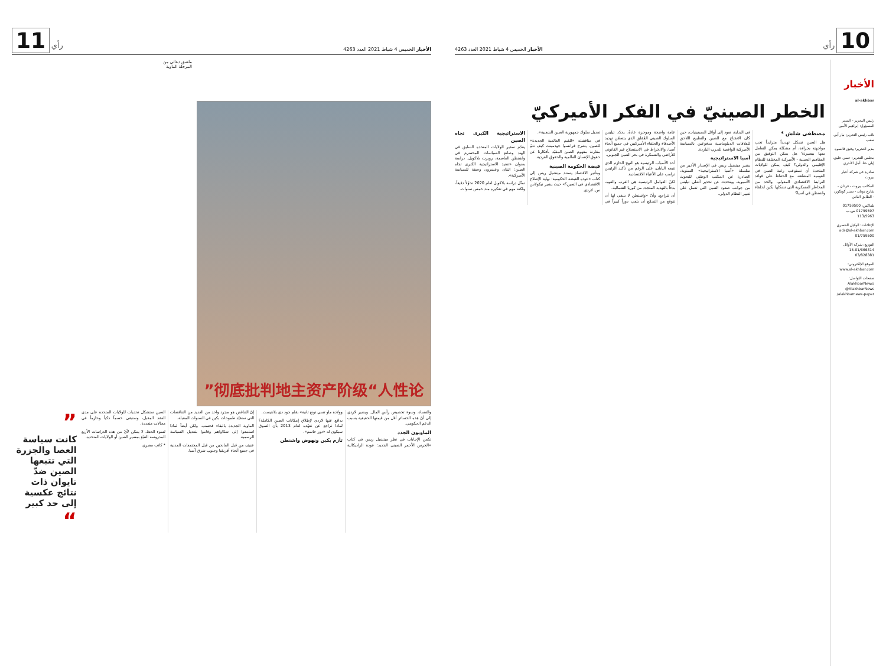10 رأي
الأخبار الخميس 4 شباط 2021 العدد 4263
الأخبار
al-akhbar
رئيس التحرير - المدير المسؤول: إبراهيم الأمين
نائب رئيس التحرير: بيار أبي صعب
مدير التحرير: وفيق قانصوه
مجلس التحرير: حسن عليق، إيلي حنا، أمل الأندري
صادرة عن شركة أخبار بيروت
المكاتب بيروت - فردان - شارع دونان - سنتر كونكورد - الطابق الثامن
تلفاكس: 01759500 01759597 ص.ب 113/5963
الإعلانات: الوكيل الحصري ads@al-akhbar.com 01/759500
التوزيع: شركة الأوائل 01/666314-15 03/828381
الموقع الإلكتروني: www.al-akhbar.com
صفحات التواصل: /AlakhbarNews @AlakhbarNews /alakhbarnews-paper
الخطر الصينيّ في الفكر الأميركيّ
مصطفى شلش *
هل الصين تشكل تهديداً متزايداً تجب مواجهته بجراءة، أم مشكلة يمكن التعامل معها ببصيرة؟ هل يمكن التوفيق بين المفاهيم الصينية - الأميركية المختلفة للنظام الإقليمي والدولي؟ كيف يمكن للولايات المتحدة أن تستوعب رغبة الصين في القومية المنغلقة، مع الحفاظ على فوائد الترابط الاقتصادي المعولم، والحد من المخاطر العسكرية التي تشكلها بكين لحلفاء واشنطن في آسيا؟
في البداية، نعود إلى أوائل السبعينيات، حين كان الانفتاح مع الصين والتطبيع اللاحق للعلاقات الدبلوماسية مدفوعين بالسياسة الأميركية الواقعية للحرب الباردة.
آسيا الاستراتيجية
يشير ميتشيل ريس في الإصدار الأخير من سلسلة «آسيا الاستراتيجية» السنوية، الصادرة عن المكتب الوطني للبحوث الآسيوية، ويتحدث عن تحذير أشلي تيليس من جوانب صعود الصين التي تعمل على تغيير النظام الدولي.
عامة واضحة وموجزة عادةً، يحدّد تيليس السلوك الصيني المُقلق الذي يتضمّن تهديد الأصدقاء والحلفاء الأميركيين في جميع أنحاء آسيا، والانخراط في الاستصلاح غير القانوني للأراضي والعسكرة في بحر الصين الجنوبي.
أحد الأسباب الرئيسية هو النهج الحازم الذي تتبعه اليابان، على الرغم من تأكيد الرئيس ترامب على الأعباء الاقتصادية.
لكنّ العوامل الرئيسية هي القرب والقوة، بدءاً بالتهديد المتجدد من كوريا الشمالية.
أن تتراجع، وأنّ «واشنطن لا ينبغي لها أن تتوقع من التجمّع أن يلعب دوراً كبيراً في تعديل سلوك جمهورية الصين الشعبية».
في مناقشته «للقيم العالمية الجديدة» للصين، يشرح فرانسوا جودمينت كيف تتمّ مقارنة مفهوم الصين المقيّد بأفكارنا عن حقوق الإنسان العالمية والحقوق الفردية.
قبضة الحكومة الصينية
وبتأثير الاقتصاد يستند ميتشيل ريس إلى كتاب «عودة القبضة الحكومية: نهاية الإصلاح الاقتصادي في الصين؟» حيث يشير نيكولاس س. لاردي.
الاستراتيجية الكبرى تجاه الصين
يقدّم سفير الولايات المتحدة السابق في الهند وصانع السياسات المخضرم في واشنطن العاصمة، روبرت بلاكويل، دراسة بعنوان «تنفيذ الاستراتيجية الكبرى تجاه الصين: اثنتان وعشرون وصفة للسياسة الأميركية».
تمثّل دراسة بلاكويل لعام 2020 تحوّلاً دقيقاً، ولكنه مهم في تفكيره منذ خمس سنوات.
الأخبار الخميس 4 شباط 2021 العدد 4263
رأي 11
彻底批判地主资产阶级“人性论”
ملصق دعائي من المرحلة الماوية
والفساد، وسوء تخصيص رأس المال. ويشير لاردي إلى أنّ هذه الخسائر أقل من قيمتها الحقيقية بسبب الدعم الحكومي.
الماويون الجدد
تكمن الإجابات في نظر ميتشيل ريس في كتاب «الحرس الأحمر الصيني الجديد: عودة الراديكالية وولادة ماو تسي تونغ ثانية» بقلم جود دي بلانتيست.
يدافع عنها لاردي لإطلاق إمكانات الصين الكاملة؟ لماذا تراجع عن تعهّده لعام 2013 بأن السوق سيكون له «دور حاسم».
تأزم بكين ونهوض واشنطن
إنّ التناقض هو مجرد واحد من العديد من التناقضات التي ستقيّد طموحات بكين في السنوات المقبلة.
الماوية الجديدة بالبقاء فحسب، ولكن أيضاً لماذا استمعوا إلى شكاواهم وقاموا بتعديل السياسة الرسمية.
عنيف من قبل المانحين من قبل المجتمعات المدنية في جميع أنحاء أفريقيا وجنوب شرق آسيا.
الصين ستشكل تحديات للولايات المتحدة على مدى العقد المقبل، وستبقى خصماً ذكياً وحازماً في مجالات متعددة.
لسوء الحظ، لا يمكن لأيّ من هذه الدراسات الأربع المدروسة التنبّؤ بمصير الصين أو الولايات المتحدة.
* كاتب مصري
”
كانت سياسة العصا والجزرة التي تتبعها الصين ضدّ تايوان ذات نتائج عكسية إلى حد كبير
“